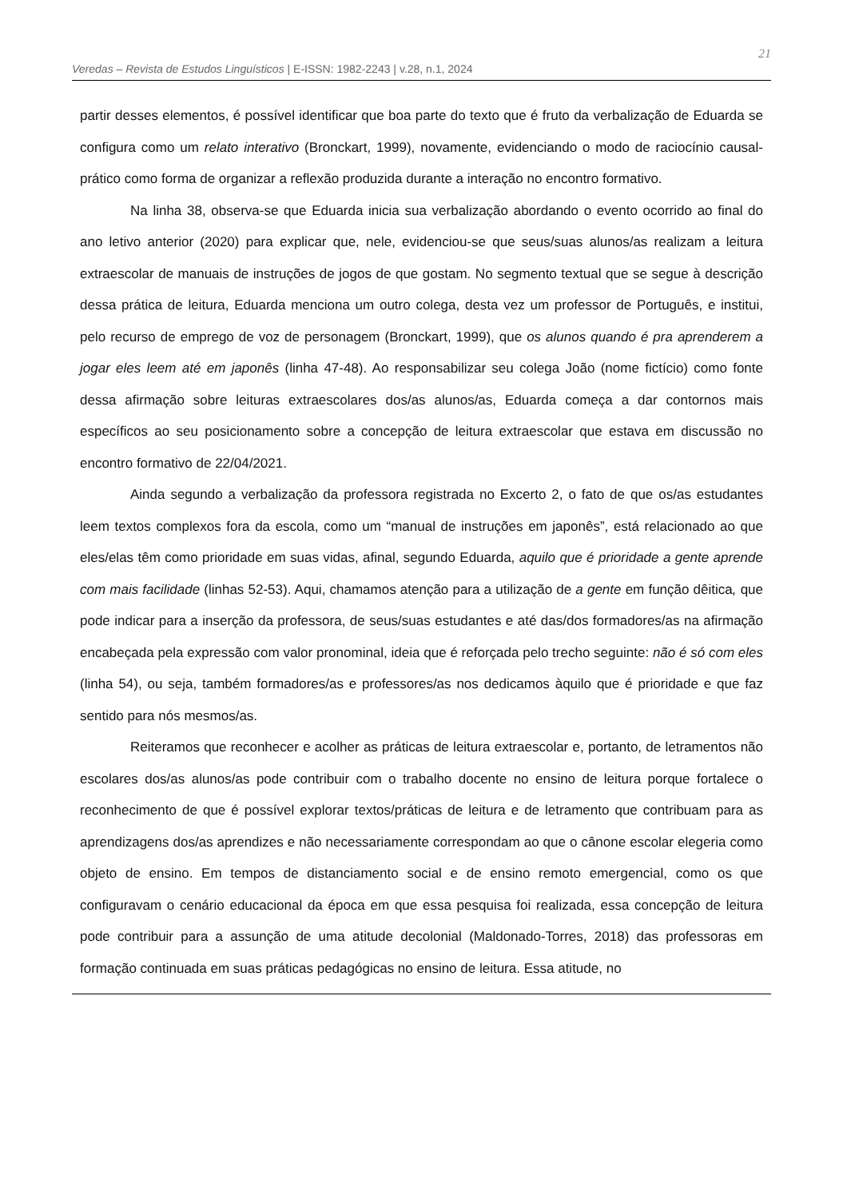Veredas – Revista de Estudos Linguísticos | E-ISSN: 1982-2243 | v.28, n.1, 2024 21
partir desses elementos, é possível identificar que boa parte do texto que é fruto da verbalização de Eduarda se configura como um relato interativo (Bronckart, 1999), novamente, evidenciando o modo de raciocínio causal-prático como forma de organizar a reflexão produzida durante a interação no encontro formativo.
Na linha 38, observa-se que Eduarda inicia sua verbalização abordando o evento ocorrido ao final do ano letivo anterior (2020) para explicar que, nele, evidenciou-se que seus/suas alunos/as realizam a leitura extraescolar de manuais de instruções de jogos de que gostam. No segmento textual que se segue à descrição dessa prática de leitura, Eduarda menciona um outro colega, desta vez um professor de Português, e institui, pelo recurso de emprego de voz de personagem (Bronckart, 1999), que os alunos quando é pra aprenderem a jogar eles leem até em japonês (linha 47-48). Ao responsabilizar seu colega João (nome fictício) como fonte dessa afirmação sobre leituras extraescolares dos/as alunos/as, Eduarda começa a dar contornos mais específicos ao seu posicionamento sobre a concepção de leitura extraescolar que estava em discussão no encontro formativo de 22/04/2021.
Ainda segundo a verbalização da professora registrada no Excerto 2, o fato de que os/as estudantes leem textos complexos fora da escola, como um “manual de instruções em japonês”, está relacionado ao que eles/elas têm como prioridade em suas vidas, afinal, segundo Eduarda, aquilo que é prioridade a gente aprende com mais facilidade (linhas 52-53). Aqui, chamamos atenção para a utilização de a gente em função dêitica, que pode indicar para a inserção da professora, de seus/suas estudantes e até das/dos formadores/as na afirmação encabeçada pela expressão com valor pronominal, ideia que é reforçada pelo trecho seguinte: não é só com eles (linha 54), ou seja, também formadores/as e professores/as nos dedicamos àquilo que é prioridade e que faz sentido para nós mesmos/as.
Reiteramos que reconhecer e acolher as práticas de leitura extraescolar e, portanto, de letramentos não escolares dos/as alunos/as pode contribuir com o trabalho docente no ensino de leitura porque fortalece o reconhecimento de que é possível explorar textos/práticas de leitura e de letramento que contribuam para as aprendizagens dos/as aprendizes e não necessariamente correspondam ao que o cânone escolar elegeria como objeto de ensino. Em tempos de distanciamento social e de ensino remoto emergencial, como os que configuravam o cenário educacional da época em que essa pesquisa foi realizada, essa concepção de leitura pode contribuir para a assunção de uma atitude decolonial (Maldonado-Torres, 2018) das professoras em formação continuada em suas práticas pedagógicas no ensino de leitura. Essa atitude, no